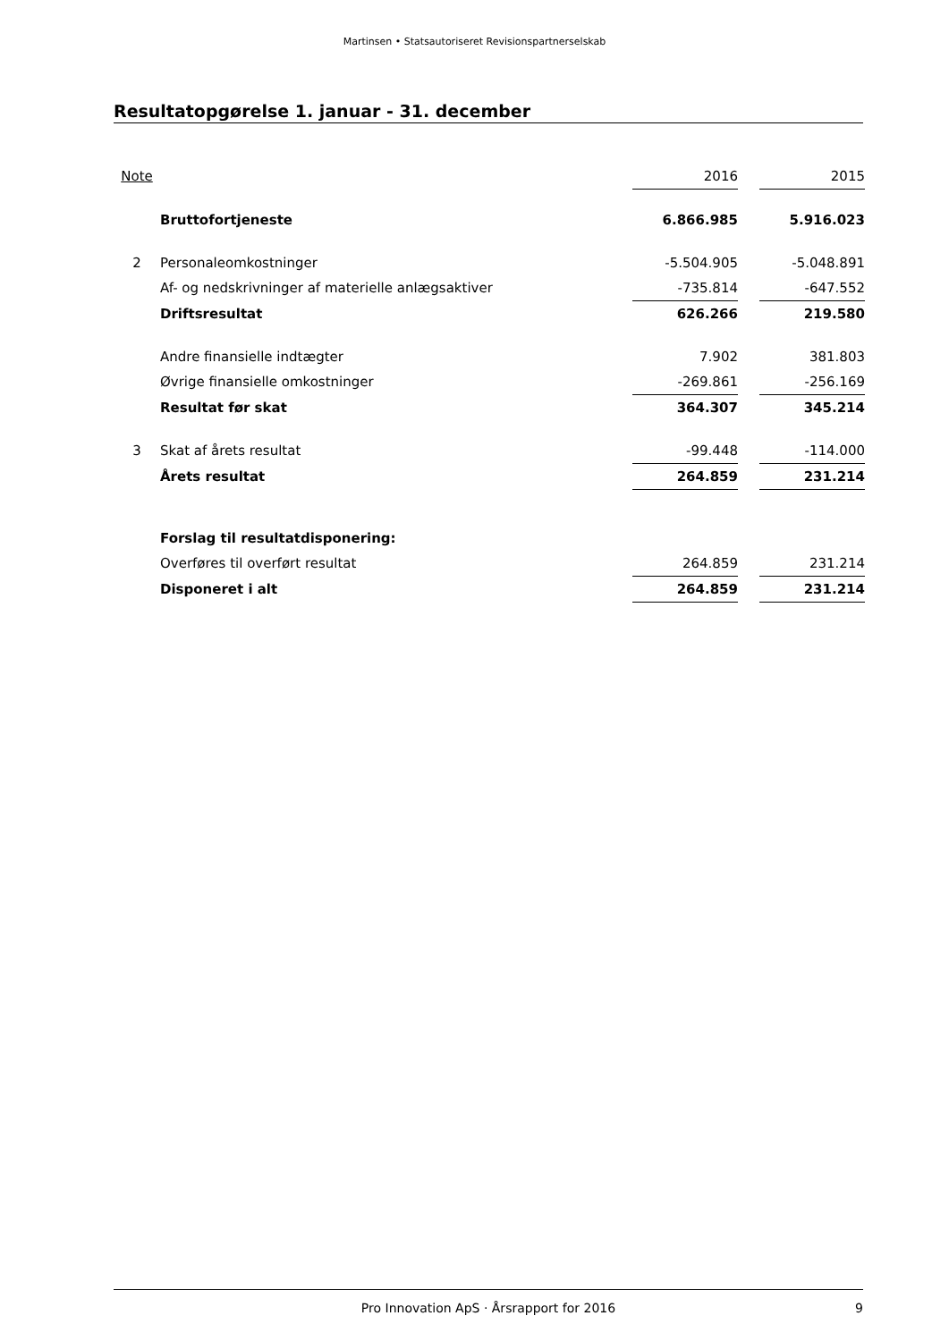Martinsen • Statsautoriseret Revisionspartnerselskab
Resultatopgørelse 1. januar - 31. december
| Note | | 2016 | | 2015 |
| | Bruttofortjeneste | 6.866.985 | | 5.916.023 |
| 2 | Personaleomkostninger | -5.504.905 | | -5.048.891 |
| | Af- og nedskrivninger af materielle anlægsaktiver | -735.814 | | -647.552 |
| | Driftsresultat | 626.266 | | 219.580 |
| | Andre finansielle indtægter | 7.902 | | 381.803 |
| | Øvrige finansielle omkostninger | -269.861 | | -256.169 |
| | Resultat før skat | 364.307 | | 345.214 |
| 3 | Skat af årets resultat | -99.448 | | -114.000 |
| | Årets resultat | 264.859 | | 231.214 |
| | Forslag til resultatdisponering: | | | |
| | Overføres til overført resultat | 264.859 | | 231.214 |
| | Disponeret i alt | 264.859 | | 231.214 |
Pro Innovation ApS · Årsrapport for 2016 9